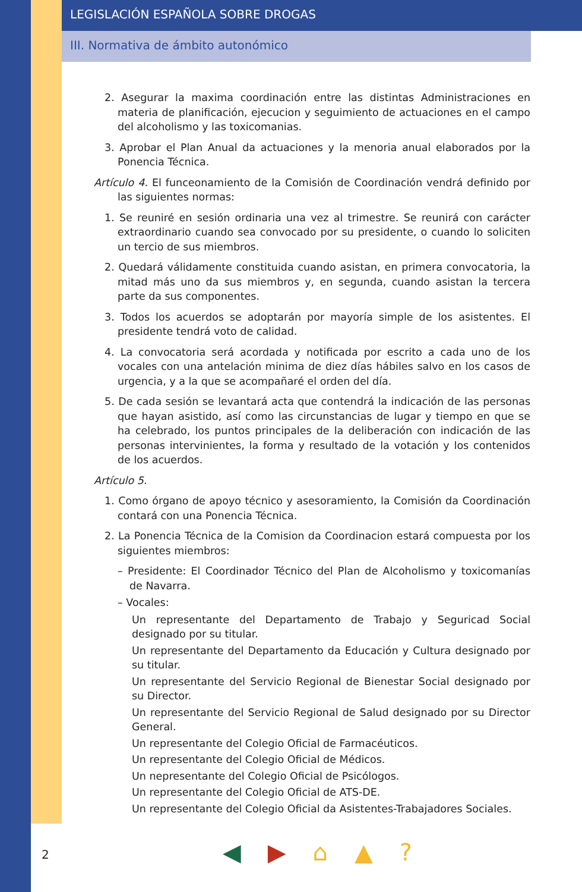LEGISLACIÓN ESPAÑOLA SOBRE DROGAS
III. Normativa de ámbito autonómico
2. Asegurar la maxima coordinación entre las distintas Administraciones en materia de planificación, ejecucion y seguimiento de actuaciones en el campo del alcoholismo y las toxicomanias.
3. Aprobar el Plan Anual da actuaciones y la menoria anual elaborados por la Ponencia Técnica.
Artículo 4. El funceonamiento de la Comisión de Coordinación vendrá definido por las siguientes normas:
1. Se reuniré en sesión ordinaria una vez al trimestre. Se reunirá con carácter extraordinario cuando sea convocado por su presidente, o cuando lo soliciten un tercio de sus miembros.
2. Quedará válidamente constituida cuando asistan, en primera convocatoria, la mitad más uno da sus miembros y, en segunda, cuando asistan la tercera parte da sus componentes.
3. Todos los acuerdos se adoptarán por mayoría simple de los asistentes. El presidente tendrá voto de calidad.
4. La convocatoria será acordada y notificada por escrito a cada uno de los vocales con una antelación minima de diez días hábiles salvo en los casos de urgencia, y a la que se acompañaré el orden del día.
5. De cada sesión se levantará acta que contendrá la indicación de las personas que hayan asistido, así como las circunstancias de lugar y tiempo en que se ha celebrado, los puntos principales de la deliberación con indicación de las personas intervinientes, la forma y resultado de la votación y los contenidos de los acuerdos.
Artículo 5.
1. Como órgano de apoyo técnico y asesoramiento, la Comisión da Coordinación contará con una Ponencia Técnica.
2. La Ponencia Técnica de la Comision da Coordinacion estará compuesta por los siguientes miembros:
– Presidente: El Coordinador Técnico del Plan de Alcoholismo y toxicomanías de Navarra.
– Vocales:
Un representante del Departamento de Trabajo y Seguricad Social designado por su titular.
Un representante del Departamento da Educación y Cultura designado por su titular.
Un representante del Servicio Regional de Bienestar Social designado por su Director.
Un representante del Servicio Regional de Salud designado por su Director General.
Un representante del Colegio Oficial de Farmacéuticos.
Un representante del Colegio Oficial de Médicos.
Un nepresentante del Colegio Oficial de Psicólogos.
Un representante del Colegio Oficial de ATS-DE.
Un representante del Colegio Oficial da Asistentes-Trabajadores Sociales.
2 ◀ ▶ ⌂ ▲?